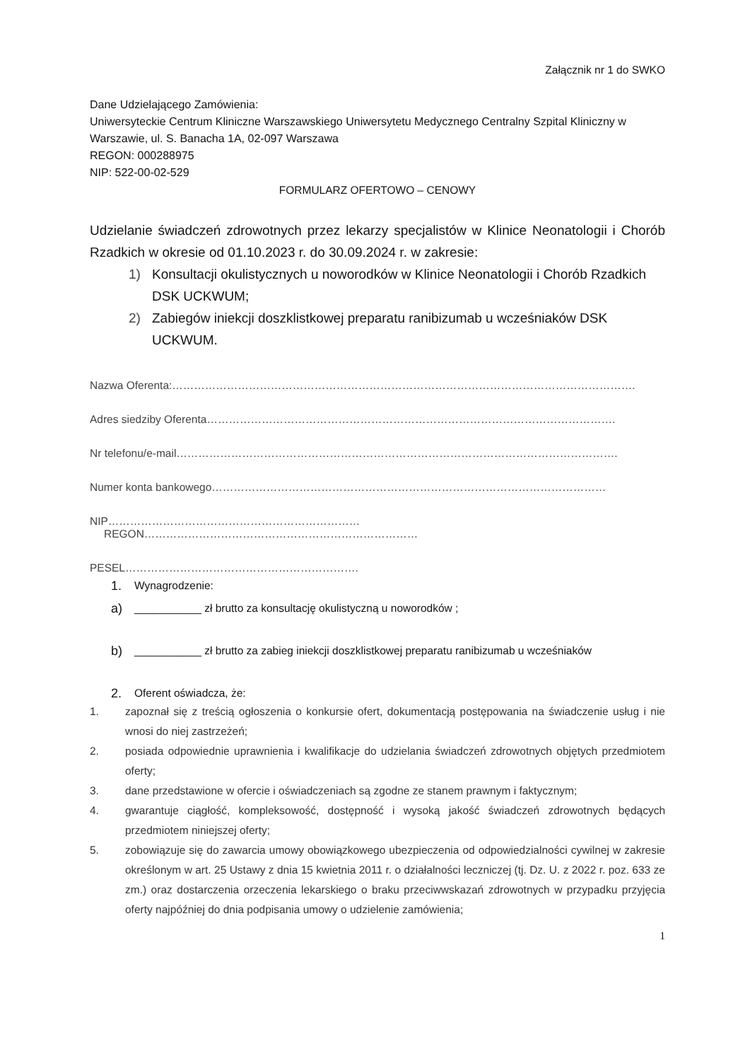Załącznik nr 1 do SWKO
Dane Udzielającego Zamówienia:
Uniwersyteckie Centrum Kliniczne Warszawskiego Uniwersytetu Medycznego Centralny Szpital Kliniczny w Warszawie, ul. S. Banacha 1A, 02-097 Warszawa
REGON: 000288975
NIP: 522-00-02-529
FORMULARZ OFERTOWO – CENOWY
Udzielanie świadczeń zdrowotnych przez lekarzy specjalistów w Klinice Neonatologii i Chorób Rzadkich w okresie od 01.10.2023 r. do 30.09.2024 r. w zakresie:
1) Konsultacji okulistycznych u noworodków w Klinice Neonatologii i Chorób Rzadkich DSK UCKWUM;
2) Zabiegów iniekcji doszklistkowej preparatu ranibizumab u wcześniaków DSK UCKWUM.
Nazwa Oferenta:……………………………………………………………………………………………………………….
Adres siedziby Oferenta………………………………………………………………………………………………….
Nr telefonu/e-mail………………………………………………………………………………………………………….
Numer konta bankowego………………………………………………………………………………………………
NIP…………………………………………………………… REGON…………………………………………………………………
PESEL……………………………………………………….
1. Wynagrodzenie:
a) ___________ zł brutto za konsultację okulistyczną u noworodków ;
b) ___________ zł brutto za zabieg iniekcji doszklistkowej preparatu ranibizumab u wcześniaków
2. Oferent oświadcza, że:
1. zapoznał się z treścią ogłoszenia o konkursie ofert, dokumentacją postępowania na świadczenie usług i nie wnosi do niej zastrzeżeń;
2. posiada odpowiednie uprawnienia i kwalifikacje do udzielania świadczeń zdrowotnych objętych przedmiotem oferty;
3. dane przedstawione w ofercie i oświadczeniach są zgodne ze stanem prawnym i faktycznym;
4. gwarantuje ciągłość, kompleksowość, dostępność i wysoką jakość świadczeń zdrowotnych będących przedmiotem niniejszej oferty;
5. zobowiązuje się do zawarcia umowy obowiązkowego ubezpieczenia od odpowiedzialności cywilnej w zakresie określonym w art. 25 Ustawy z dnia 15 kwietnia 2011 r. o działalności leczniczej (tj. Dz. U. z 2022 r. poz. 633 ze zm.) oraz dostarczenia orzeczenia lekarskiego o braku przeciwwskazań zdrowotnych w przypadku przyjęcia oferty najpóźniej do dnia podpisania umowy o udzielenie zamówienia;
1